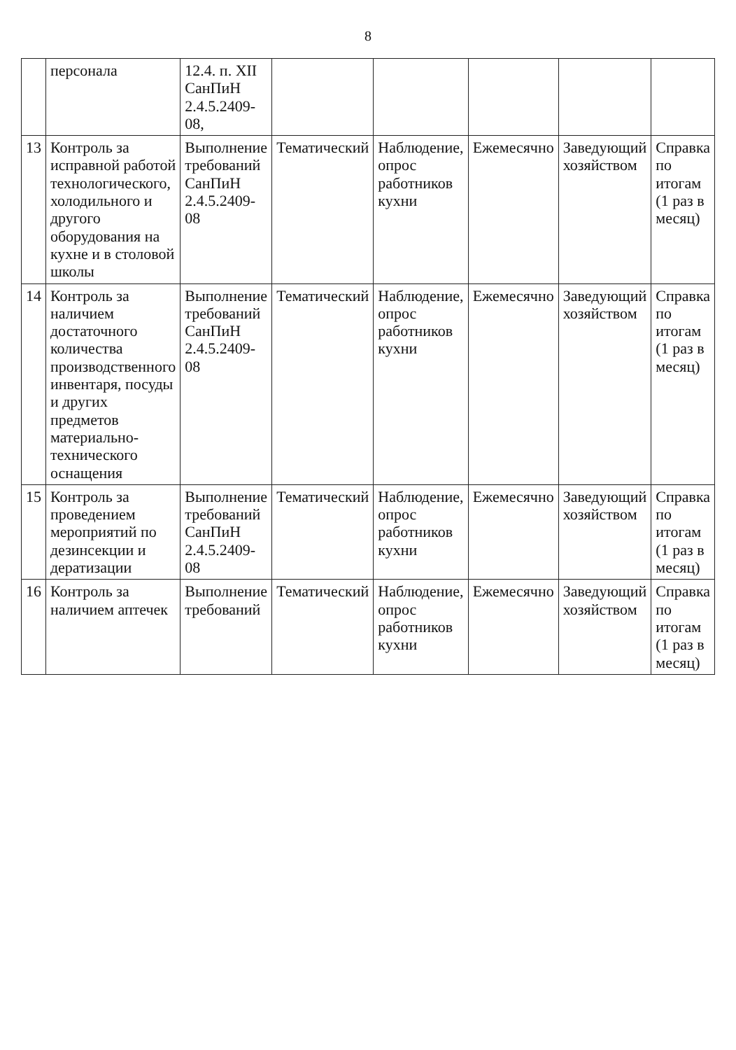8
| | персонала | 12.4. п. XII СанПиН 2.4.5.2409-08, | | | | | |
| 13 | Контроль за исправной работой технологического, холодильного и другого оборудования на кухне и в столовой школы | Выполнение требований СанПиН 2.4.5.2409-08 | Тематический | Наблюдение, опрос работников кухни | Ежемесячно | Заведующий хозяйством | Справка по итогам (1 раз в месяц) |
| 14 | Контроль за наличием достаточного количества производственного инвентаря, посуды и других предметов материально-технического оснащения | Выполнение требований СанПиН 2.4.5.2409-08 | Тематический | Наблюдение, опрос работников кухни | Ежемесячно | Заведующий хозяйством | Справка по итогам (1 раз в месяц) |
| 15 | Контроль за проведением мероприятий по дезинсекции и дератизации | Выполнение требований СанПиН 2.4.5.2409-08 | Тематический | Наблюдение, опрос работников кухни | Ежемесячно | Заведующий хозяйством | Справка по итогам (1 раз в месяц) |
| 16 | Контроль за наличием аптечек | Выполнение требований | Тематический | Наблюдение, опрос работников кухни | Ежемесячно | Заведующий хозяйством | Справка по итогам (1 раз в месяц) |